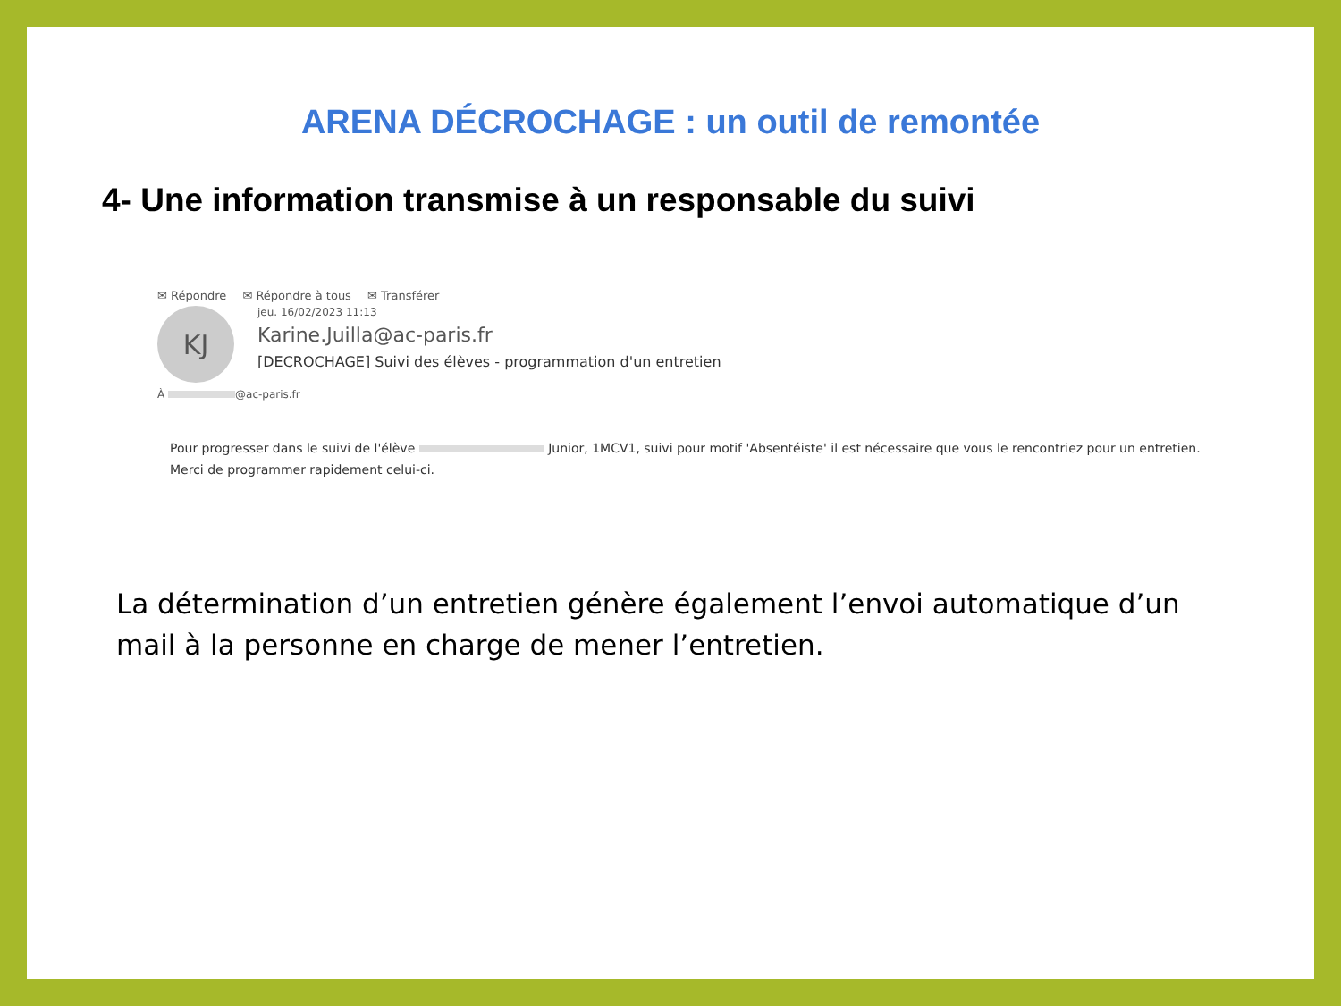ARENA DÉCROCHAGE : un outil de remontée
4- Une information transmise à un responsable du suivi
✉ Répondre ✉ Répondre à tous ✉ Transférer
KJ
jeu. 16/02/2023 11:13
Karine.Juilla@ac-paris.fr
[DECROCHAGE] Suivi des élèves - programmation d'un entretien
À @ac-paris.fr
Pour progresser dans le suivi de l'élève Junior, 1MCV1, suivi pour motif 'Absentéiste' il est nécessaire que vous le rencontriez pour un entretien.
Merci de programmer rapidement celui-ci.
La détermination d’un entretien génère également l’envoi automatique d’un mail à la personne en charge de mener l’entretien.